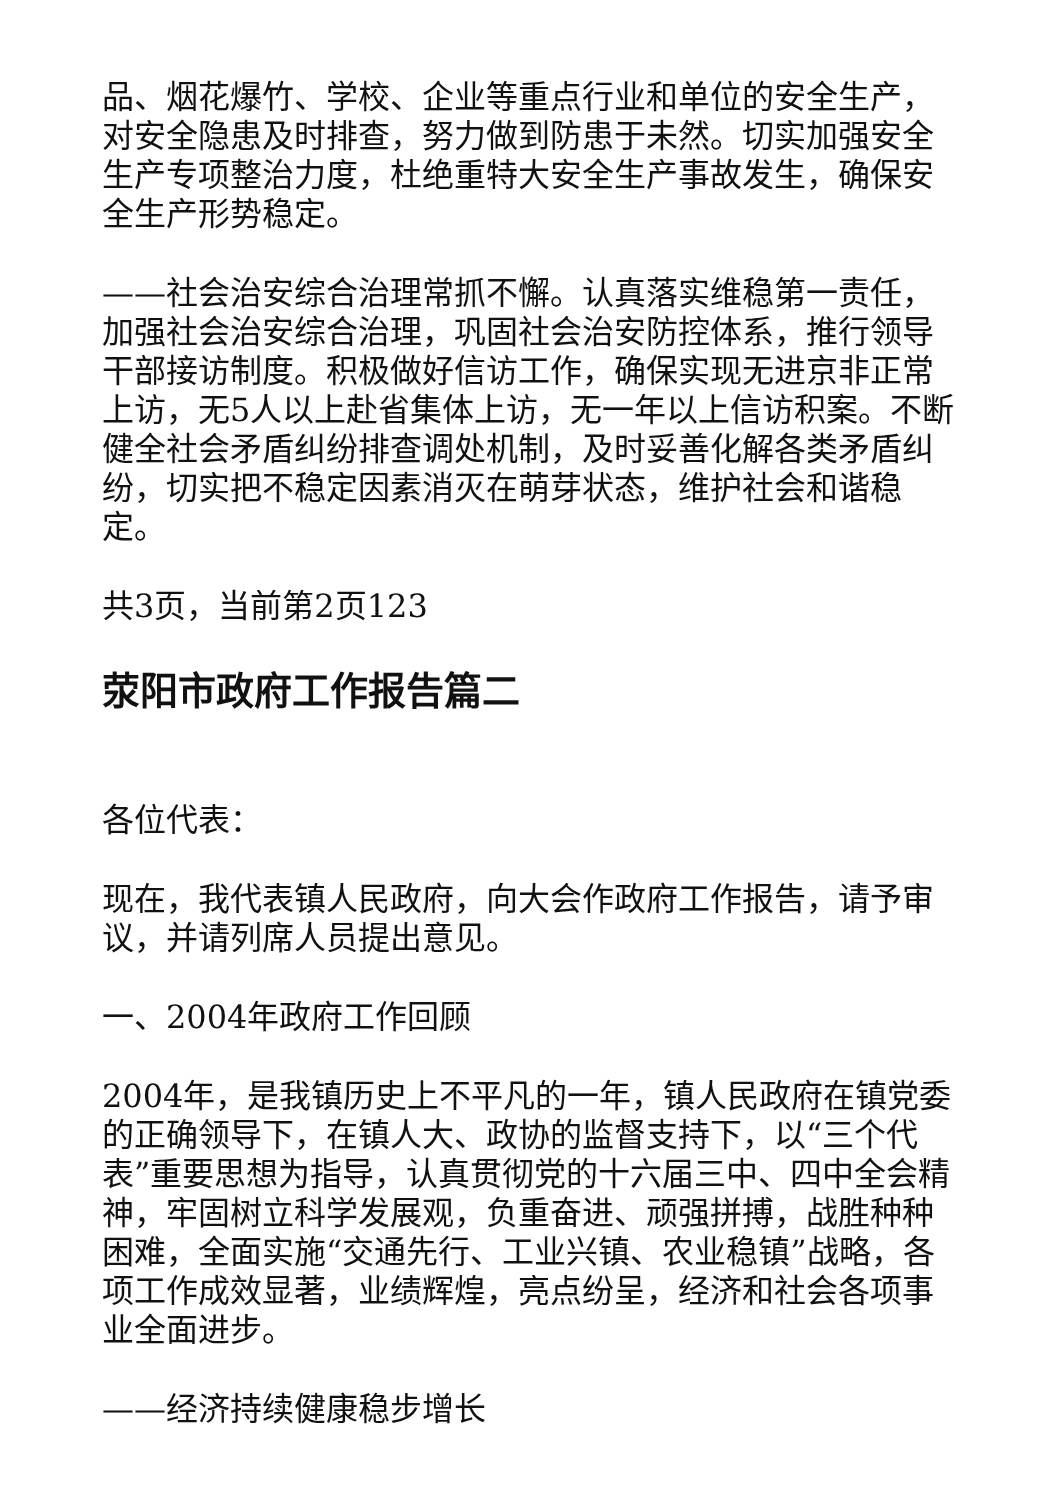品、烟花爆竹、学校、企业等重点行业和单位的安全生产，对安全隐患及时排查，努力做到防患于未然。切实加强安全生产专项整治力度，杜绝重特大安全生产事故发生，确保安全生产形势稳定。
——社会治安综合治理常抓不懈。认真落实维稳第一责任，加强社会治安综合治理，巩固社会治安防控体系，推行领导干部接访制度。积极做好信访工作，确保实现无进京非正常上访，无5人以上赴省集体上访，无一年以上信访积案。不断健全社会矛盾纠纷排查调处机制，及时妥善化解各类矛盾纠纷，切实把不稳定因素消灭在萌芽状态，维护社会和谐稳定。
共3页，当前第2页123
荥阳市政府工作报告篇二
各位代表：
现在，我代表镇人民政府，向大会作政府工作报告，请予审议，并请列席人员提出意见。
一、2004年政府工作回顾
2004年，是我镇历史上不平凡的一年，镇人民政府在镇党委的正确领导下，在镇人大、政协的监督支持下，以“三个代表”重要思想为指导，认真贯彻党的十六届三中、四中全会精神，牢固树立科学发展观，负重奋进、顽强拼搏，战胜种种困难，全面实施“交通先行、工业兴镇、农业稳镇”战略，各项工作成效显著，业绩辉煌，亮点纷呈，经济和社会各项事业全面进步。
——经济持续健康稳步增长